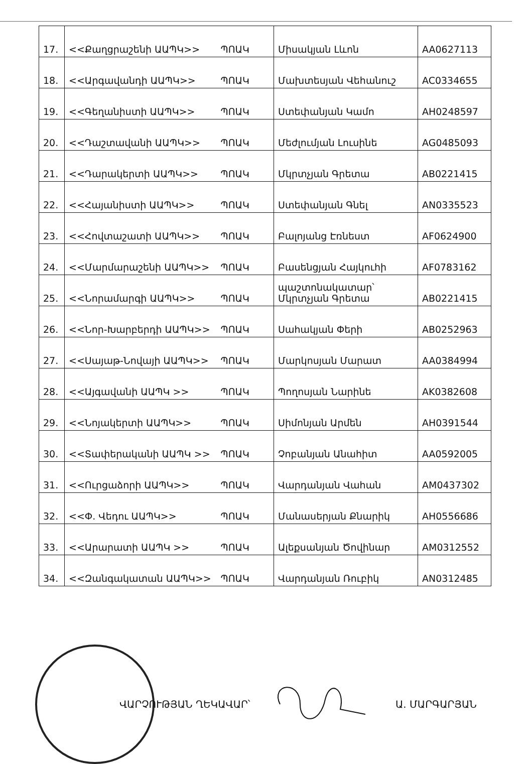| 17. | <<Քաղցրաշենի ԱԱՊԿ>> ՊՈԱԿ | Միսակյան Լևոն | AA0627113 |
| 18. | <<Արգավանդի ԱԱՊԿ>> ՊՈԱԿ | Մախտեսյան Վեհանուշ | AC0334655 |
| 19. | <<Գեղանիստի ԱԱՊԿ>> ՊՈԱԿ | Ստեփանյան Կամո | AH0248597 |
| 20. | <<Դաշտավանի ԱԱՊԿ>> ՊՈԱԿ | Մեժլումյան Լուսինե | AG0485093 |
| 21. | <<Դարակերտի ԱԱՊԿ>> ՊՈԱԿ | Մկրտչյան Գրետա | AB0221415 |
| 22. | <<Հայանիստի ԱԱՊԿ>> ՊՈԱԿ | Ստեփանյան Գնել | AN0335523 |
| 23. | <<Հովտաշատի ԱԱՊԿ>> ՊՈԱԿ | Բալոյանց Էռնեստ | AF0624900 |
| 24. | <<Մարմարաշենի ԱԱՊԿ>> ՊՈԱԿ | Բասենցյան Հայկուհի | AF0783162 |
| 25. | <<Նորամարգի ԱԱՊԿ>> ՊՈԱԿ | պաշտոնակատար՝ Մկրտչյան Գրետա | AB0221415 |
| 26. | <<Նոր-Խարբերդի ԱԱՊԿ>> ՊՈԱԿ | Սահակյան Փերի | AB0252963 |
| 27. | <<Սայաթ-Նովայի ԱԱՊԿ>> ՊՈԱԿ | Մարկոսյան Մարատ | AA0384994 |
| 28. | <<Այգավանի ԱԱՊԿ >> ՊՈԱԿ | Պողոսյան Նարինե | AK0382608 |
| 29. | <<Նոյակերտի ԱԱՊԿ>> ՊՈԱԿ | Սիմոնյան Արմեն | AH0391544 |
| 30. | <<Տափերականի ԱԱՊԿ >> ՊՈԱԿ | Չոբանյան Անահիտ | AA0592005 |
| 31. | <<Ուրցաձորի ԱԱՊԿ>> ՊՈԱԿ | Վարդանյան Վահան | AM0437302 |
| 32. | <<Փ. Վեդու ԱԱՊԿ>> ՊՈԱԿ | Մանասերյան Քնարիկ | AH0556686 |
| 33. | <<Արարատի ԱԱՊԿ >> ՊՈԱԿ | Ալեքսանյան Ծովինար | AM0312552 |
| 34. | <<Զանգակատան ԱԱՊԿ>> ՊՈԱԿ | Վարդանյան Ռուբիկ | AN0312485 |
ՎԱՐՉՈՒԹՅԱՆ ՂԵԿԱՎԱՐ՝ Ա. ՄԱՐԳԱՐՅԱՆ